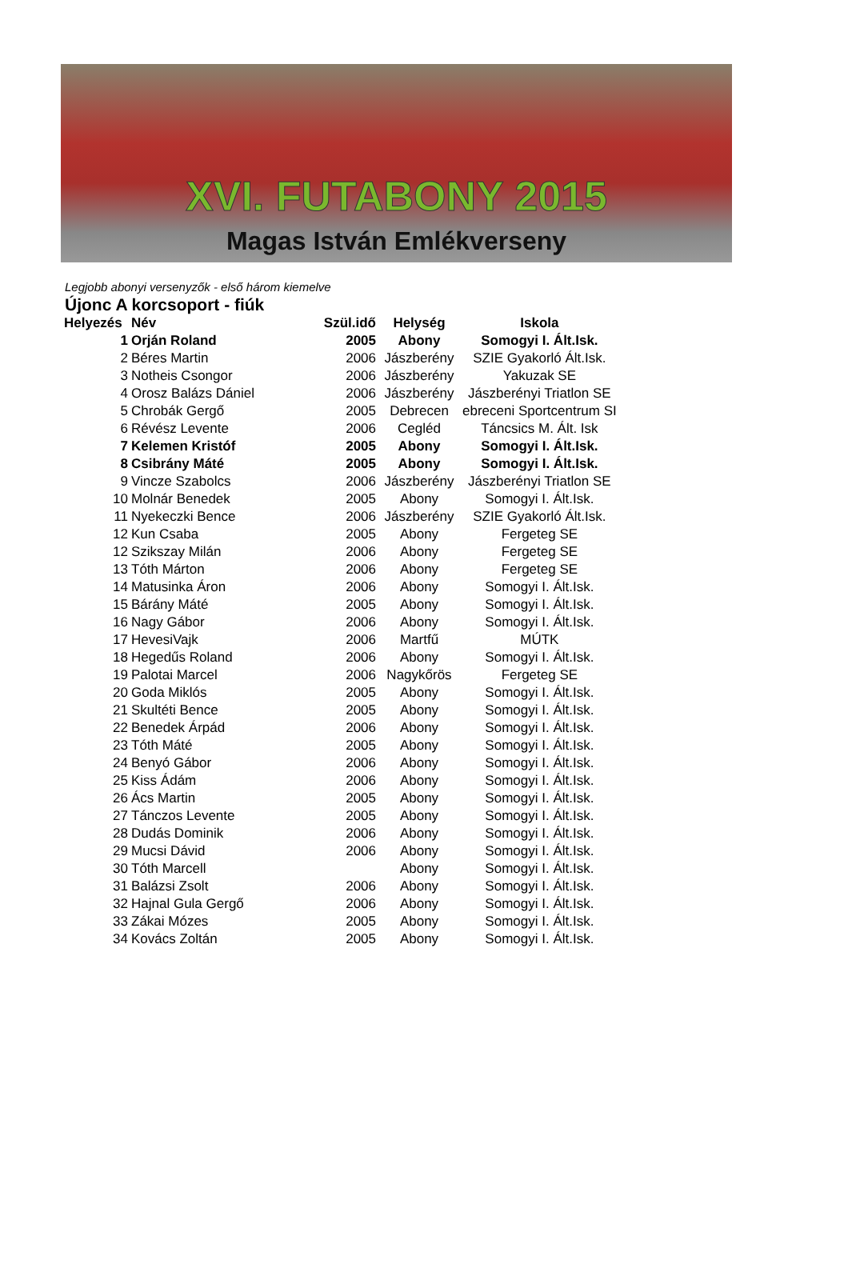XVI. FUTABONY 2015
Magas István Emlékverseny
Legjobb abonyi versenyzők - első három kiemelve
Újonc A korcsoport - fiúk
| Helyezés | Név | Szül.idő | Helység | Iskola |
| --- | --- | --- | --- | --- |
| 1 | Orján Roland | 2005 | Abony | Somogyi I. Ált.Isk. |
| 2 | Béres Martin | 2006 | Jászberény | SZIE Gyakorló Ált.Isk. |
| 3 | Notheis Csongor | 2006 | Jászberény | Yakuzak SE |
| 4 | Orosz Balázs Dániel | 2006 | Jászberény | Jászberényi Triatlon SE |
| 5 | Chrobák Gergő | 2005 | Debrecen | ebreceni Sportcentrum SI |
| 6 | Révész Levente | 2006 | Cegléd | Táncsics M. Ált. Isk |
| 7 | Kelemen Kristóf | 2005 | Abony | Somogyi I. Ált.Isk. |
| 8 | Csibrány Máté | 2005 | Abony | Somogyi I. Ált.Isk. |
| 9 | Vincze Szabolcs | 2006 | Jászberény | Jászberényi Triatlon SE |
| 10 | Molnár Benedek | 2005 | Abony | Somogyi I. Ált.Isk. |
| 11 | Nyekeczki Bence | 2006 | Jászberény | SZIE Gyakorló Ált.Isk. |
| 12 | Kun Csaba | 2005 | Abony | Fergeteg SE |
| 12 | Szikszay Milán | 2006 | Abony | Fergeteg SE |
| 13 | Tóth Márton | 2006 | Abony | Fergeteg SE |
| 14 | Matusinka Áron | 2006 | Abony | Somogyi I. Ált.Isk. |
| 15 | Bárány Máté | 2005 | Abony | Somogyi I. Ált.Isk. |
| 16 | Nagy Gábor | 2006 | Abony | Somogyi I. Ált.Isk. |
| 17 | HevesiVajk | 2006 | Martfű | MÚTK |
| 18 | Hegedűs Roland | 2006 | Abony | Somogyi I. Ált.Isk. |
| 19 | Palotai Marcel | 2006 | Nagykőrös | Fergeteg SE |
| 20 | Goda Miklós | 2005 | Abony | Somogyi I. Ált.Isk. |
| 21 | Skultéti Bence | 2005 | Abony | Somogyi I. Ált.Isk. |
| 22 | Benedek Árpád | 2006 | Abony | Somogyi I. Ált.Isk. |
| 23 | Tóth Máté | 2005 | Abony | Somogyi I. Ált.Isk. |
| 24 | Benyó Gábor | 2006 | Abony | Somogyi I. Ált.Isk. |
| 25 | Kiss Ádám | 2006 | Abony | Somogyi I. Ált.Isk. |
| 26 | Ács Martin | 2005 | Abony | Somogyi I. Ált.Isk. |
| 27 | Tánczos Levente | 2005 | Abony | Somogyi I. Ált.Isk. |
| 28 | Dudás Dominik | 2006 | Abony | Somogyi I. Ált.Isk. |
| 29 | Mucsi Dávid | 2006 | Abony | Somogyi I. Ált.Isk. |
| 30 | Tóth Marcell | | Abony | Somogyi I. Ált.Isk. |
| 31 | Balázsi Zsolt | 2006 | Abony | Somogyi I. Ált.Isk. |
| 32 | Hajnal Gula Gergő | 2006 | Abony | Somogyi I. Ált.Isk. |
| 33 | Zákai Mózes | 2005 | Abony | Somogyi I. Ált.Isk. |
| 34 | Kovács Zoltán | 2005 | Abony | Somogyi I. Ált.Isk. |